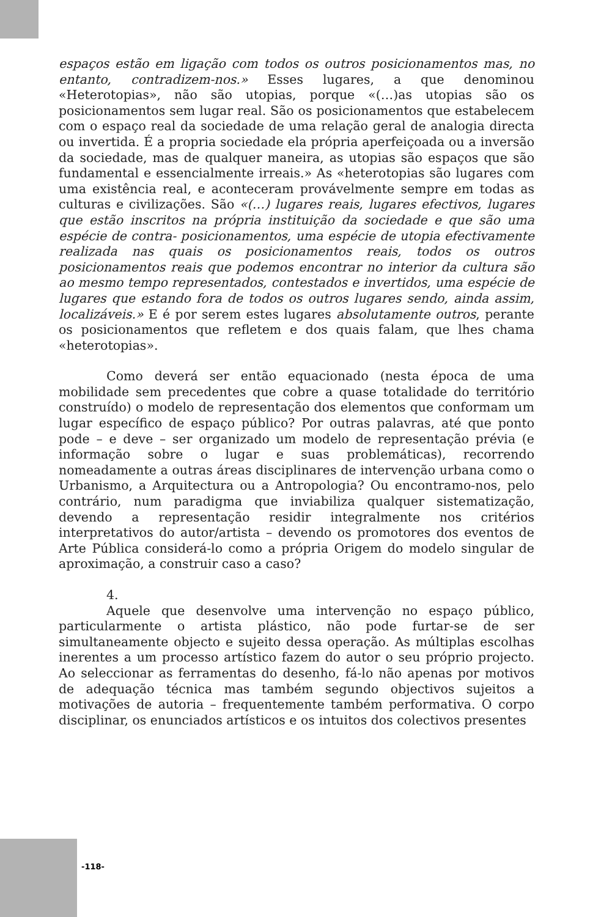espaços estão em ligação com todos os outros posicionamentos mas, no entanto, contradizem-nos.» Esses lugares, a que denominou «Heterotopias», não são utopias, porque «(…)as utopias são os posicionamentos sem lugar real. São os posicionamentos que estabelecem com o espaço real da sociedade de uma relação geral de analogia directa ou invertida. É a propria sociedade ela própria aperfeiçoada ou a inversão da sociedade, mas de qualquer maneira, as utopias são espaços que são fundamental e essencialmente irreais.» As «heterotopias são lugares com uma existência real, e aconteceram provávelmente sempre em todas as culturas e civilizações. São «(…) lugares reais, lugares efectivos, lugares que estão inscritos na própria instituição da sociedade e que são uma espécie de contra- posicionamentos, uma espécie de utopia efectivamente realizada nas quais os posicionamentos reais, todos os outros posicionamentos reais que podemos encontrar no interior da cultura são ao mesmo tempo representados, contestados e invertidos, uma espécie de lugares que estando fora de todos os outros lugares sendo, ainda assim, localizáveis.» E é por serem estes lugares absolutamente outros, perante os posicionamentos que refletem e dos quais falam, que lhes chama «heterotopias».
Como deverá ser então equacionado (nesta época de uma mobilidade sem precedentes que cobre a quase totalidade do território construído) o modelo de representação dos elementos que conformam um lugar específico de espaço público? Por outras palavras, até que ponto pode – e deve – ser organizado um modelo de representação prévia (e informação sobre o lugar e suas problemáticas), recorrendo nomeadamente a outras áreas disciplinares de intervenção urbana como o Urbanismo, a Arquitectura ou a Antropologia? Ou encontramo-nos, pelo contrário, num paradigma que inviabiliza qualquer sistematização, devendo a representação residir integralmente nos critérios interpretativos do autor/artista – devendo os promotores dos eventos de Arte Pública considerá-lo como a própria Origem do modelo singular de aproximação, a construir caso a caso?
4.
Aquele que desenvolve uma intervenção no espaço público, particularmente o artista plástico, não pode furtar-se de ser simultaneamente objecto e sujeito dessa operação. As múltiplas escolhas inerentes a um processo artístico fazem do autor o seu próprio projecto. Ao seleccionar as ferramentas do desenho, fá-lo não apenas por motivos de adequação técnica mas também segundo objectivos sujeitos a motivações de autoria – frequentemente também performativa. O corpo disciplinar, os enunciados artísticos e os intuitos dos colectivos presentes
-118-